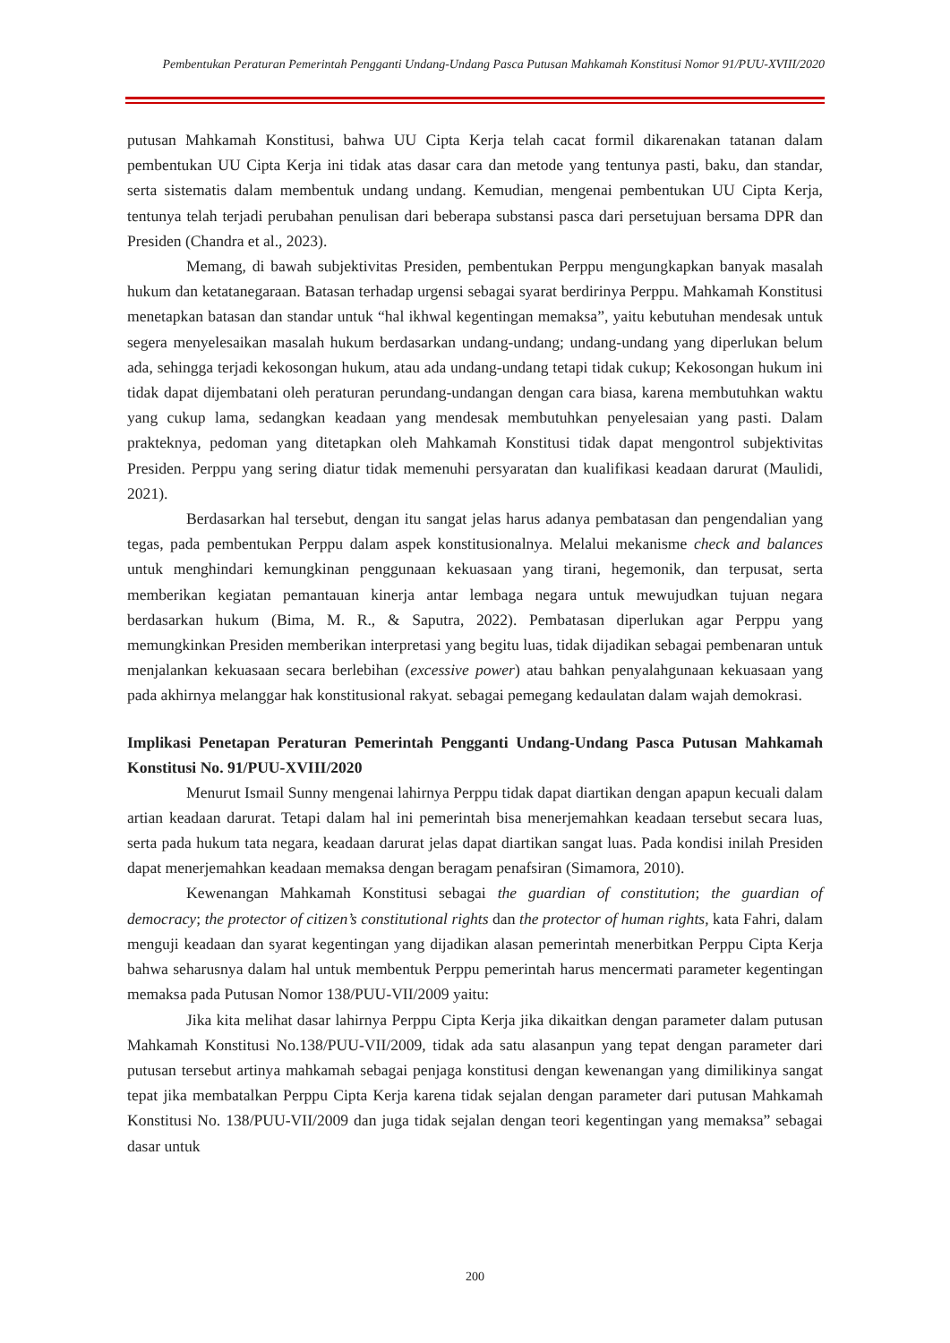Pembentukan Peraturan Pemerintah Pengganti Undang-Undang Pasca Putusan Mahkamah Konstitusi Nomor 91/PUU-XVIII/2020
putusan Mahkamah Konstitusi, bahwa UU Cipta Kerja telah cacat formil dikarenakan tatanan dalam pembentukan UU Cipta Kerja ini tidak atas dasar cara dan metode yang tentunya pasti, baku, dan standar, serta sistematis dalam membentuk undang undang. Kemudian, mengenai pembentukan UU Cipta Kerja, tentunya telah terjadi perubahan penulisan dari beberapa substansi pasca dari persetujuan bersama DPR dan Presiden (Chandra et al., 2023).
Memang, di bawah subjektivitas Presiden, pembentukan Perppu mengungkapkan banyak masalah hukum dan ketatanegaraan. Batasan terhadap urgensi sebagai syarat berdirinya Perppu. Mahkamah Konstitusi menetapkan batasan dan standar untuk “hal ikhwal kegentingan memaksa”, yaitu kebutuhan mendesak untuk segera menyelesaikan masalah hukum berdasarkan undang-undang; undang-undang yang diperlukan belum ada, sehingga terjadi kekosongan hukum, atau ada undang-undang tetapi tidak cukup; Kekosongan hukum ini tidak dapat dijembatani oleh peraturan perundang-undangan dengan cara biasa, karena membutuhkan waktu yang cukup lama, sedangkan keadaan yang mendesak membutuhkan penyelesaian yang pasti. Dalam prakteknya, pedoman yang ditetapkan oleh Mahkamah Konstitusi tidak dapat mengontrol subjektivitas Presiden. Perppu yang sering diatur tidak memenuhi persyaratan dan kualifikasi keadaan darurat (Maulidi, 2021).
Berdasarkan hal tersebut, dengan itu sangat jelas harus adanya pembatasan dan pengendalian yang tegas, pada pembentukan Perppu dalam aspek konstitusionalnya. Melalui mekanisme check and balances untuk menghindari kemungkinan penggunaan kekuasaan yang tirani, hegemonik, dan terpusat, serta memberikan kegiatan pemantauan kinerja antar lembaga negara untuk mewujudkan tujuan negara berdasarkan hukum (Bima, M. R., & Saputra, 2022). Pembatasan diperlukan agar Perppu yang memungkinkan Presiden memberikan interpretasi yang begitu luas, tidak dijadikan sebagai pembenaran untuk menjalankan kekuasaan secara berlebihan (excessive power) atau bahkan penyalahgunaan kekuasaan yang pada akhirnya melanggar hak konstitusional rakyat. sebagai pemegang kedaulatan dalam wajah demokrasi.
Implikasi Penetapan Peraturan Pemerintah Pengganti Undang-Undang Pasca Putusan Mahkamah Konstitusi No. 91/PUU-XVIII/2020
Menurut Ismail Sunny mengenai lahirnya Perppu tidak dapat diartikan dengan apapun kecuali dalam artian keadaan darurat. Tetapi dalam hal ini pemerintah bisa menerjemahkan keadaan tersebut secara luas, serta pada hukum tata negara, keadaan darurat jelas dapat diartikan sangat luas. Pada kondisi inilah Presiden dapat menerjemahkan keadaan memaksa dengan beragam penafsiran (Simamora, 2010).
Kewenangan Mahkamah Konstitusi sebagai the guardian of constitution; the guardian of democracy; the protector of citizen’s constitutional rights dan the protector of human rights, kata Fahri, dalam menguji keadaan dan syarat kegentingan yang dijadikan alasan pemerintah menerbitkan Perppu Cipta Kerja bahwa seharusnya dalam hal untuk membentuk Perppu pemerintah harus mencermati parameter kegentingan memaksa pada Putusan Nomor 138/PUU-VII/2009 yaitu:
Jika kita melihat dasar lahirnya Perppu Cipta Kerja jika dikaitkan dengan parameter dalam putusan Mahkamah Konstitusi No.138/PUU-VII/2009, tidak ada satu alasanpun yang tepat dengan parameter dari putusan tersebut artinya mahkamah sebagai penjaga konstitusi dengan kewenangan yang dimilikinya sangat tepat jika membatalkan Perppu Cipta Kerja karena tidak sejalan dengan parameter dari putusan Mahkamah Konstitusi No. 138/PUU-VII/2009 dan juga tidak sejalan dengan teori kegentingan yang memaksa” sebagai dasar untuk
200